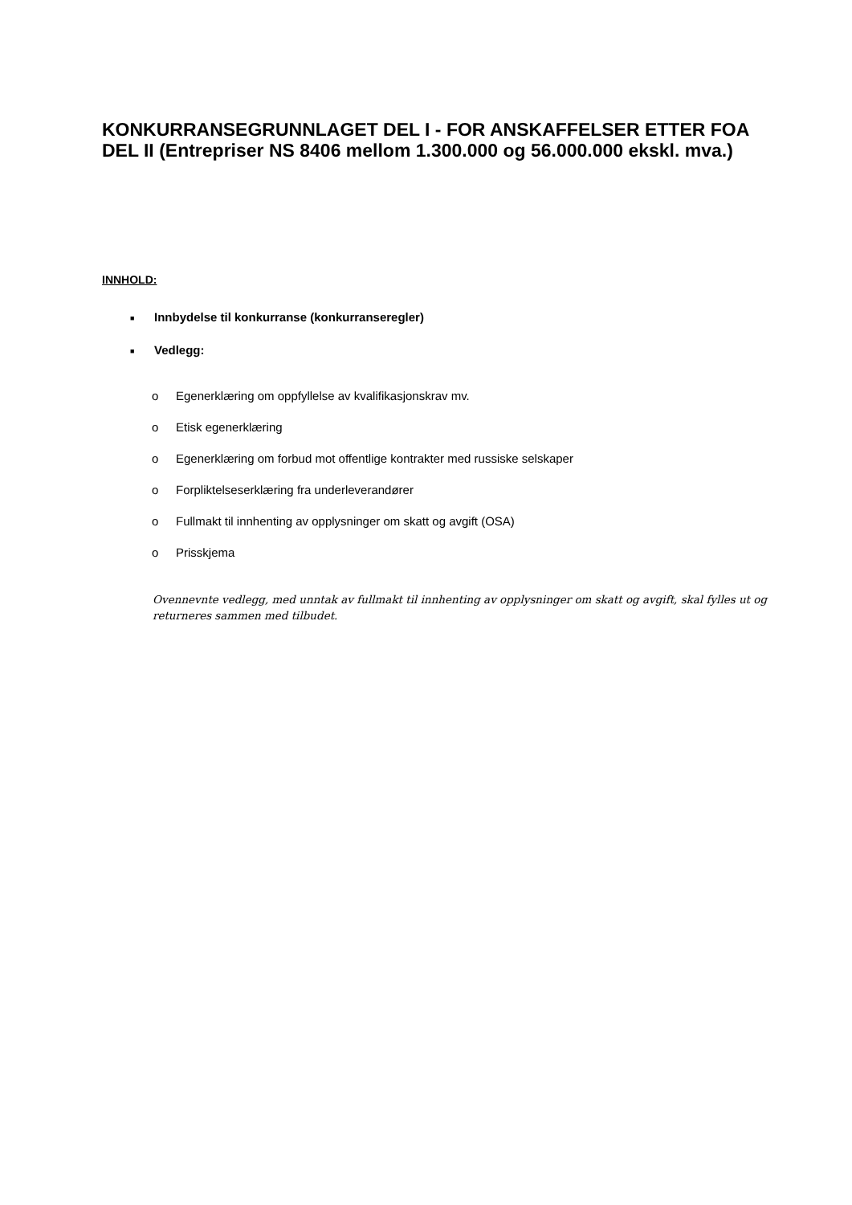KONKURRANSEGRUNNLAGET DEL I - FOR ANSKAFFELSER ETTER FOA DEL II (Entrepriser NS 8406 mellom 1.300.000 og 56.000.000 ekskl. mva.)
INNHOLD:
■ Innbydelse til konkurranse (konkurranseregler)
■ Vedlegg:
o Egenerklæring om oppfyllelse av kvalifikasjonskrav mv.
o Etisk egenerklæring
o Egenerklæring om forbud mot offentlige kontrakter med russiske selskaper
o Forpliktelseserklæring fra underleverandører
o Fullmakt til innhenting av opplysninger om skatt og avgift (OSA)
o Prisskjema
Ovennevnte vedlegg, med unntak av fullmakt til innhenting av opplysninger om skatt og avgift, skal fylles ut og returneres sammen med tilbudet.